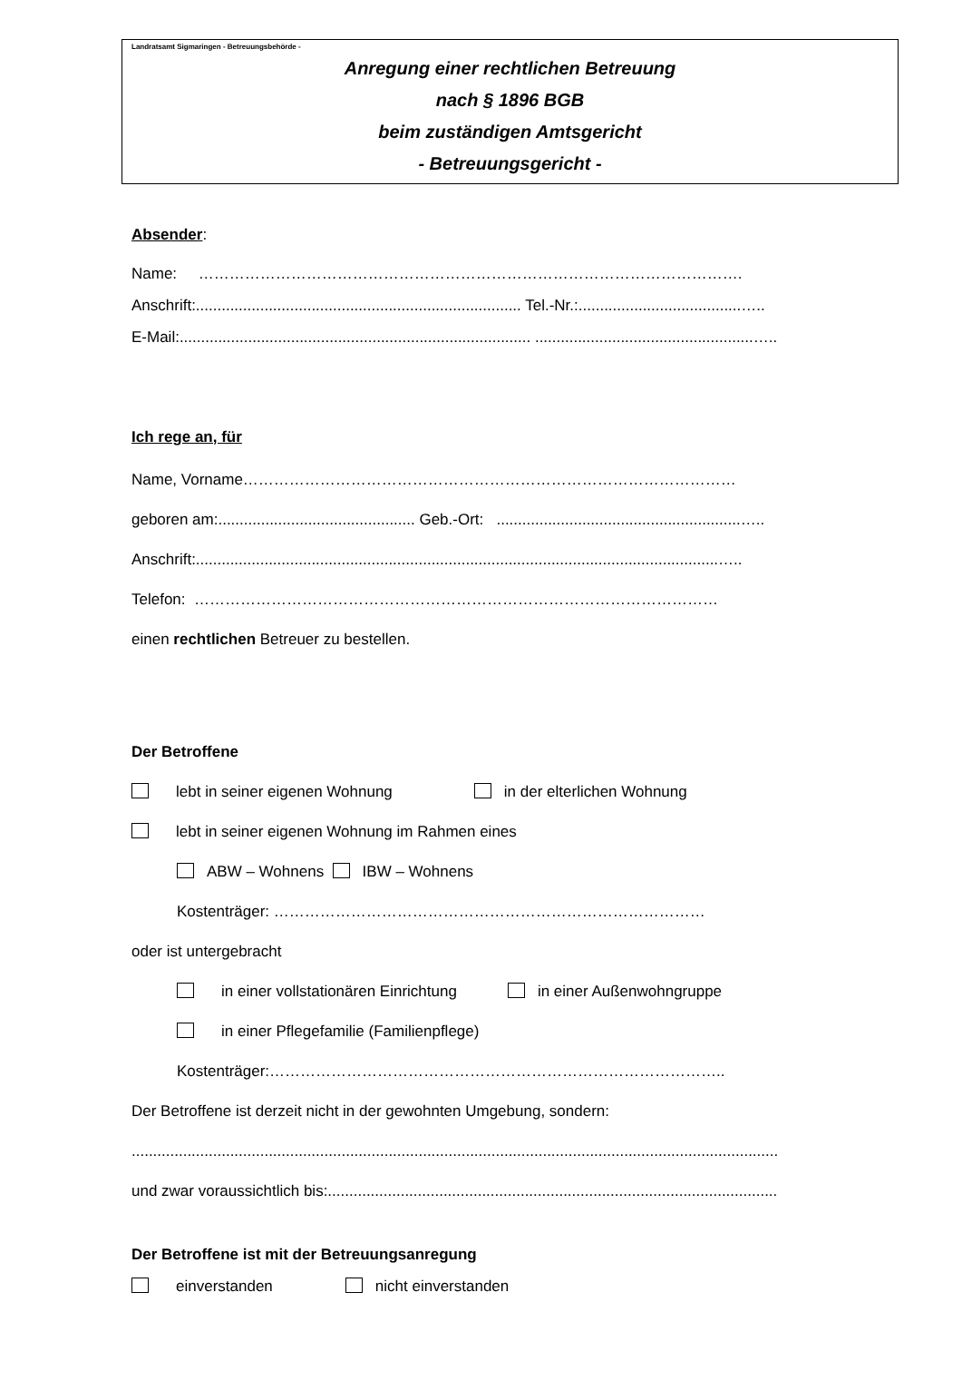Landratsamt Sigmaringen - Betreuungsbehörde -
Anregung einer rechtlichen Betreuung
nach § 1896 BGB
beim zuständigen Amtsgericht
- Betreuungsgericht -
Absender:
Name: …………………………………………………………………………………………….
Anschrift:............................................................................ Tel.-Nr.:......................................…..
E-Mail:.................................................................................. ...................................................…..
Ich rege an, für
Name, Vorname……………………………………………………………………………………
geboren am:.............................................. Geb.-Ort: .........................................................…..
Anschrift:..........................................................................................................................…..
Telefon: …………………………………………………………………………………………
einen rechtlichen Betreuer zu bestellen.
Der Betroffene
lebt in seiner eigenen Wohnung in der elterlichen Wohnung
lebt in seiner eigenen Wohnung im Rahmen eines
ABW – Wohnens IBW – Wohnens
Kostenträger: …………………………………………………………………………
oder ist untergebracht
in einer vollstationären Einrichtung in einer Außenwohngruppe
in einer Pflegefamilie (Familienpflege)
Kostenträger:……………………………………………………………………………..
Der Betroffene ist derzeit nicht in der gewohnten Umgebung, sondern:
.......................................................................................................................................................
und zwar voraussichtlich bis:.........................................................................................................
Der Betroffene ist mit der Betreuungsanregung
einverstanden nicht einverstanden